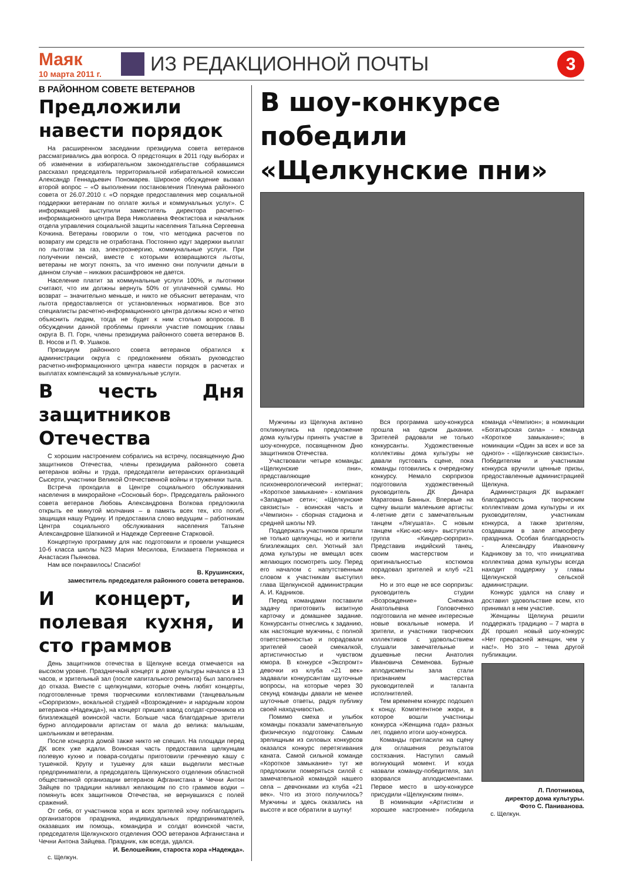Маяк
10 марта 2011 г.
ИЗ РЕДАКЦИОННОЙ ПОЧТЫ
3
В РАЙОННОМ СОВЕТЕ ВЕТЕРАНОВ
Предложили навести порядок
На расширенном заседании президиума совета ветеранов рассматривались два вопроса. О предстоящих в 2011 году выборах и об изменении в избирательном законодательстве собравшимся рассказал председатель территориальной избирательной комиссии Александр Геннадьевич Пономарев. Широкое обсуждение вызвал второй вопрос – «О выполнении постановления Пленума районного совета от 26.07.2010 г. «О порядке предоставления мер социальной поддержки ветеранам по оплате жилья и коммунальных услуг». С информацией выступили заместитель директора расчетно-информационного центра Вера Николаевна Феоктистова и начальник отдела управления социальной защиты населения Татьяна Сергеевна Кочкина. Ветераны говорили о том, что методика расчетов по возврату им средств не отработана. Постоянно идут задержки выплат по льготам за газ, электроэнергию, коммунальные услуги. При получении пенсий, вместе с которыми возвращаются льготы, ветераны не могут понять, за что именно они получили деньги в данном случае – никаких расшифровок не дается.
Население платит за коммунальные услуги 100%, и льготники считают, что им должны вернуть 50% от уплаченной суммы. Но возврат – значительно меньше, и никто не объяснит ветеранам, что льгота предоставляется от установленных нормативов. Все это специалисты расчетно-информационного центра должны ясно и четко объяснить людям, тогда не будет к ним столько вопросов. В обсуждении данной проблемы приняли участие помощник главы округа В. П. Горн, члены президиума районного совета ветеранов В. В. Носов и П. Ф. Ушаков.
Президиум районного совета ветеранов обратился к администрации округа с предложением обязать руководство расчетно-информационного центра навести порядок в расчетах и выплатах компенсаций за коммунальные услуги.
В честь Дня защитников Отечества
С хорошим настроением собрались на встречу, посвященную Дню защитников Отечества, члены президиума районного совета ветеранов войны и труда, председатели ветеранских организаций Сысерти, участники Великой Отечественной войны и труженики тыла.
Встреча проходила в Центре социального обслуживания населения в микрорайоне «Сосновый бор». Председатель районного совета ветеранов Любовь Александровна Волкова предложила открыть ее минутой молчания – в память всех тех, кто погиб, защищая нашу Родину. И предоставила слово ведущим – работникам Центра социального обслуживания населения Татьяне Александровне Шапкиной и Надежде Сергеевне Старковой.
Концертную программу для нас подготовили и провели учащиеся 10-б класса школы N23 Мария Месилова, Елизавета Пермякова и Анастасия Пьянкова.
Нам все понравилось! Спасибо!
В. Крушинских,
заместитель председателя районного совета ветеранов.
И концерт, и полевая кухня, и сто граммов
День защитников отечества в Щелкуне всегда отмечается на высоком уровне. Праздничный концерт в доме культуры начался в 13 часов, и зрительный зал (после капитального ремонта) был заполнен до отказа. Вместе с щелкунцами, которые очень любят концерты, подготовленные тремя творческими коллективами (танцевальным «Сюрпризом», вокальной студией «Возрождение» и народным хором ветеранов «Надежда»), на концерт пришел взвод солдат-срочников из близлежащей воинской части. Больше часа благодарные зрители бурно аплодировали артистам от мала до велика: малышам, школьникам и ветеранам.
После концерта домой также никто не спешил. На площади перед ДК всех уже ждали. Воинская часть предоставила щелкунцам полевую кухню и повара-солдаты приготовили гречневую кашу с тушенкой. Крупу и тушенку для каши выделили местные предприниматели, а председатель Щелкунского отделения областной общественной организации ветеранов Афганистана и Чечни Антон Зайцев по традиции наливал желающим по сто граммов водки – помянуть всех защитников Отечества, не вернувшихся с полей сражений.
От себя, от участников хора и всех зрителей хочу поблагодарить организаторов праздника, индивидуальных предпринимателей, оказавших им помощь, командира и солдат воинской части, председателя Щелкунского отделения ООО ветеранов Афганистана и Чечни Антона Зайцева. Праздник, как всегда, удался.
И. Белошейкин, староста хора «Надежда».
с. Щелкун.
В шоу-конкурсе победили «Щелкунские пни»
Мужчины из Щелкуна активно откликнулись на предложение дома культуры принять участие в шоу-конкурсе, посвященном Дню защитников Отечества.
Участвовали четыре команды: «Щелкунские пни», представляющие психоневрологический интернат; «Короткое замыкание» - компания «Западные сети»; «Щелкунские связисты» - воинская часть и «Чемпион» - сборная стадиона и средней школы N9.
Поддержать участников пришли не только щелкунцы, но и жители близлежащих сел. Уютный зал дома культуры не вмещал всех желающих посмотреть шоу. Перед его началом с напутственным словом к участникам выступил глава Щелкунской администрации А. И. Кадников.
Перед командами поставили задачу приготовить визитную карточку и домашнее задание. Конкурсанты отнеслись к заданию, как настоящие мужчины, с полной ответственностью и порадовали зрителей своей смекалкой, артистичностью и чувством юмора. В конкурсе «Экспромт» девочки из клуба «21 век» задавали конкурсантам шуточные вопросы, на которые через 30 секунд команды давали не менее шуточные ответы, радуя публику своей находчивостью.
Помимо смеха и улыбок команды показали замечательную физическую подготовку. Самым зрелищным из силовых конкурсов оказался конкурс перетягивания каната. Самой сильной команде «Короткое замыкание» тут же предложили померяться силой с замечательной командой нашего села – девчонками из клуба «21 век». Что из этого получилось? Мужчины и здесь оказались на высоте и все обратили в шутку!
Вся программа шоу-конкурса прошла на одном дыхании. Зрителей радовали не только конкурсанты. Художественные коллективы дома культуры не давали пустовать сцене, пока команды готовились к очередному конкурсу. Немало сюрпризов подготовила художественный руководитель ДК Динара Маратовна Банных. Впервые на сцену вышли маленькие артисты: 4-летние дети с замечательным танцем «Лягушата». С новым танцем «Кис-кис-мяу» выступила группа «Киндер-сюрприз». Представив индийский танец, своим мастерством и оригинальностью костюмов порадовал зрителей и клуб «21 век».
Но и это еще не все сюрпризы: руководитель студии «Возрождение» Снежана Анатольевна Головоченко подготовила не менее интересные новые вокальные номера. И зрители, и участники творческих коллективов с удовольствием слушали замечательные и душевные песни Анатолия Ивановича Семенова. Бурные аплодисменты зала стали признанием мастерства руководителей и таланта исполнителей.
Тем временем конкурс подошел к концу. Компетентное жюри, в которое вошли участницы конкурса «Женщина года» разных лет, подвело итоги шоу-конкурса.
Команды пригласили на сцену для оглашения результатов состязания. Наступил самый волнующий момент. И когда назвали команду-победителя, зал взорвался аплодисментами. Первое место в шоу-конкурсе присудили «Щелкунским пням».
В номинации «Артистизм и хорошее настроение» победила команда «Чемпион»; в номинации «Богатырская сила» - команда «Короткое замыкание»; в номинации «Один за всех и все за одного» - «Щелкунские связисты». Победителям и участникам конкурса вручили ценные призы, предоставленные администрацией Щелкуна.
Администрация ДК выражает благодарность творческим коллективам дома культуры и их руководителям, участникам конкурса, а также зрителям, создавшим в зале атмосферу праздника. Особая благодарность - Александру Ивановичу Кадникову за то, что инициатива коллектива дома культуры всегда находит поддержку у главы Щелкунской сельской администрации.
Конкурс удался на славу и доставил удовольствие всем, кто принимал в нем участие.
Женщины Щелкуна решили поддержать традицию – 7 марта в ДК прошел новый шоу-конкурс «Нет прекрасней женщин, чем у нас!». Но это – тема другой публикации.
Л. Плотникова,
директор дома культуры.
Фото С. Паниванова.
с. Щелкун.